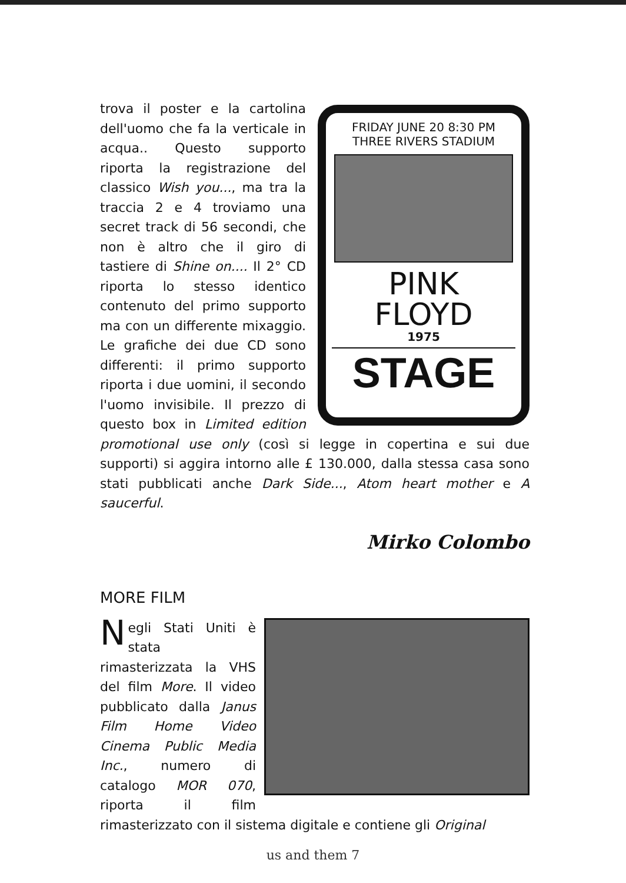FRIDAY JUNE 20 8:30 PM
THREE RIVERS STADIUM
PINK
FLOYD
1975
STAGE
trova il poster e la cartolina dell'uomo che fa la verticale in acqua.. Questo supporto riporta la registrazione del classico Wish you..., ma tra la traccia 2 e 4 troviamo una secret track di 56 secondi, che non è altro che il giro di tastiere di Shine on.... Il 2° CD riporta lo stesso identico contenuto del primo supporto ma con un differente mixaggio. Le grafiche dei due CD sono differenti: il primo supporto riporta i due uomini, il secondo l'uomo invisibile. Il prezzo di questo box in Limited edition promotional use only (così si legge in copertina e sui due supporti) si aggira intorno alle £ 130.000, dalla stessa casa sono stati pubblicati anche Dark Side..., Atom heart mother e A saucerful.
Mirko Colombo
MORE FILM
Negli Stati Uniti è stata rimasterizzata la VHS del film More. Il video pubblicato dalla Janus Film Home Video Cinema Public Media Inc., numero di catalogo MOR 070, riporta il film rimasterizzato con il sistema digitale e contiene gli Original
us and them 7